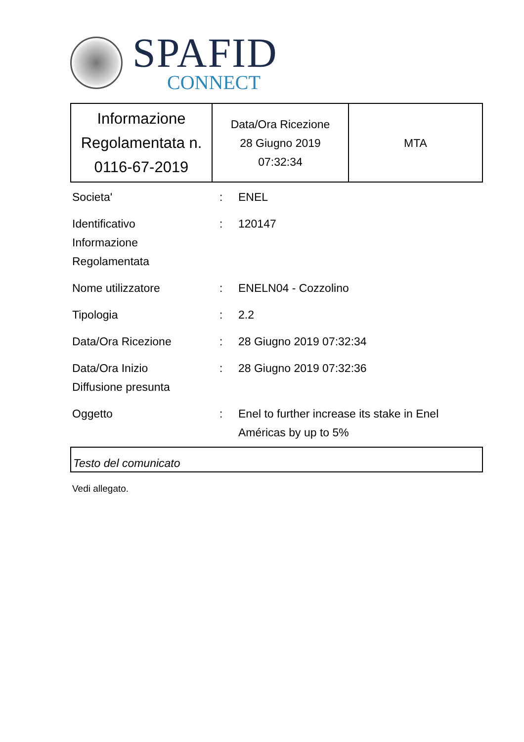SPAFID
CONNECT
| Informazione Regolamentata n. 0116-67-2019 | Data/Ora Ricezione 28 Giugno 2019 07:32:34 | MTA |
| Societa' | : | ENEL |
| Identificativo Informazione Regolamentata | : | 120147 |
| Nome utilizzatore | : | ENELN04 - Cozzolino |
| Tipologia | : | 2.2 |
| Data/Ora Ricezione | : | 28 Giugno 2019 07:32:34 |
| Data/Ora Inizio Diffusione presunta | : | 28 Giugno 2019 07:32:36 |
| Oggetto | : | Enel to further increase its stake in Enel Américas by up to 5% |
Testo del comunicato
Vedi allegato.